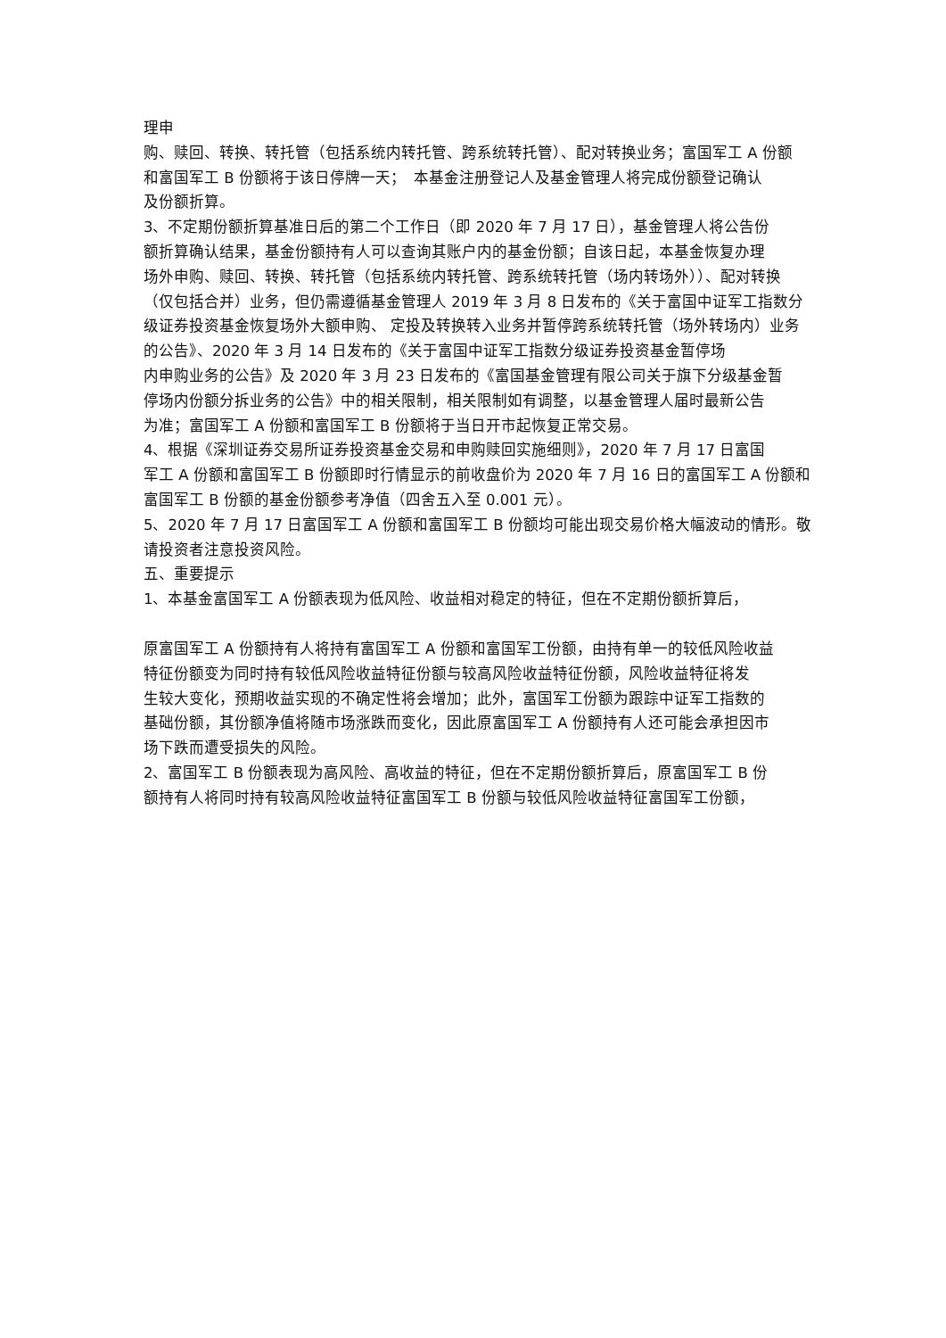理申
购、赎回、转换、转托管（包括系统内转托管、跨系统转托管）、配对转换业务；富国军工 A 份额
和富国军工 B 份额将于该日停牌一天；　本基金注册登记人及基金管理人将完成份额登记确认
及份额折算。
3、不定期份额折算基准日后的第二个工作日（即 2020 年 7 月 17 日），基金管理人将公告份
额折算确认结果，基金份额持有人可以查询其账户内的基金份额；自该日起，本基金恢复办理
场外申购、赎回、转换、转托管（包括系统内转托管、跨系统转托管（场内转场外））、配对转换
（仅包括合并）业务，但仍需遵循基金管理人 2019 年 3 月 8 日发布的《关于富国中证军工指数分
级证券投资基金恢复场外大额申购、 定投及转换转入业务并暂停跨系统转托管（场外转场内）业务的公告》、2020 年 3 月 14 日发布的《关于富国中证军工指数分级证券投资基金暂停场
内申购业务的公告》及 2020 年 3 月 23 日发布的《富国基金管理有限公司关于旗下分级基金暂
停场内份额分拆业务的公告》中的相关限制，相关限制如有调整，以基金管理人届时最新公告
为准；富国军工 A 份额和富国军工 B 份额将于当日开市起恢复正常交易。
4、根据《深圳证券交易所证券投资基金交易和申购赎回实施细则》，2020 年 7 月 17 日富国
军工 A 份额和富国军工 B 份额即时行情显示的前收盘价为 2020 年 7 月 16 日的富国军工 A 份额和
富国军工 B 份额的基金份额参考净值（四舍五入至 0.001 元）。
5、2020 年 7 月 17 日富国军工 A 份额和富国军工 B 份额均可能出现交易价格大幅波动的情形。敬请投资者注意投资风险。
五、重要提示
1、本基金富国军工 A 份额表现为低风险、收益相对稳定的特征，但在不定期份额折算后，
原富国军工 A 份额持有人将持有富国军工 A 份额和富国军工份额，由持有单一的较低风险收益
特征份额变为同时持有较低风险收益特征份额与较高风险收益特征份额，风险收益特征将发
生较大变化，预期收益实现的不确定性将会增加；此外，富国军工份额为跟踪中证军工指数的
基础份额，其份额净值将随市场涨跌而变化，因此原富国军工 A 份额持有人还可能会承担因市
场下跌而遭受损失的风险。
2、富国军工 B 份额表现为高风险、高收益的特征，但在不定期份额折算后，原富国军工 B 份
额持有人将同时持有较高风险收益特征富国军工 B 份额与较低风险收益特征富国军工份额，